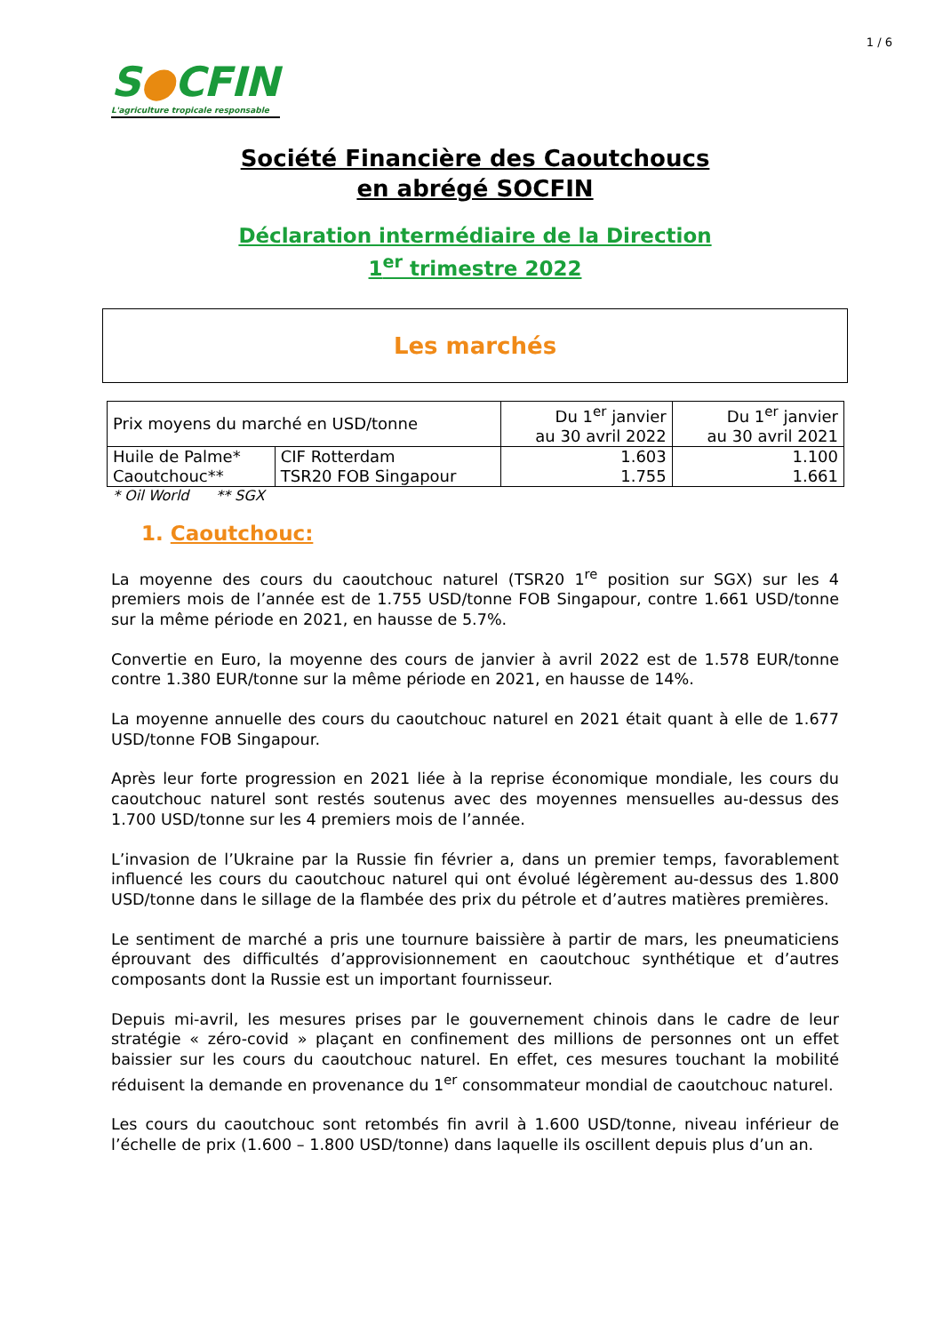1 / 6
S●CFIN
L'agriculture tropicale responsable
Société Financière des Caoutchoucs
en abrégé SOCFIN
Déclaration intermédiaire de la Direction
1<sup>er</sup> trimestre 2022
Les marchés
| Prix moyens du marché en USD/tonne | | Du 1<sup>er</sup> janvier au 30 avril 2022 | Du 1<sup>er</sup> janvier au 30 avril 2021 |
| --- | --- | --- | --- |
| Huile de Palme* | CIF Rotterdam | 1.603 | 1.100 |
| Caoutchouc** | TSR20 FOB Singapour | 1.755 | 1.661 |
* Oil World ** SGX
1. Caoutchouc:
La moyenne des cours du caoutchouc naturel (TSR20 1<sup>re</sup> position sur SGX) sur les 4 premiers mois de l’année est de 1.755 USD/tonne FOB Singapour, contre 1.661 USD/tonne sur la même période en 2021, en hausse de 5.7%.
Convertie en Euro, la moyenne des cours de janvier à avril 2022 est de 1.578 EUR/tonne contre 1.380 EUR/tonne sur la même période en 2021, en hausse de 14%.
La moyenne annuelle des cours du caoutchouc naturel en 2021 était quant à elle de 1.677 USD/tonne FOB Singapour.
Après leur forte progression en 2021 liée à la reprise économique mondiale, les cours du caoutchouc naturel sont restés soutenus avec des moyennes mensuelles au-dessus des 1.700 USD/tonne sur les 4 premiers mois de l’année.
L’invasion de l’Ukraine par la Russie fin février a, dans un premier temps, favorablement influencé les cours du caoutchouc naturel qui ont évolué légèrement au-dessus des 1.800 USD/tonne dans le sillage de la flambée des prix du pétrole et d’autres matières premières.
Le sentiment de marché a pris une tournure baissière à partir de mars, les pneumaticiens éprouvant des difficultés d’approvisionnement en caoutchouc synthétique et d’autres composants dont la Russie est un important fournisseur.
Depuis mi-avril, les mesures prises par le gouvernement chinois dans le cadre de leur stratégie « zéro-covid » plaçant en confinement des millions de personnes ont un effet baissier sur les cours du caoutchouc naturel. En effet, ces mesures touchant la mobilité réduisent la demande en provenance du 1<sup>er</sup> consommateur mondial de caoutchouc naturel.
Les cours du caoutchouc sont retombés fin avril à 1.600 USD/tonne, niveau inférieur de l’échelle de prix (1.600 – 1.800 USD/tonne) dans laquelle ils oscillent depuis plus d’un an.